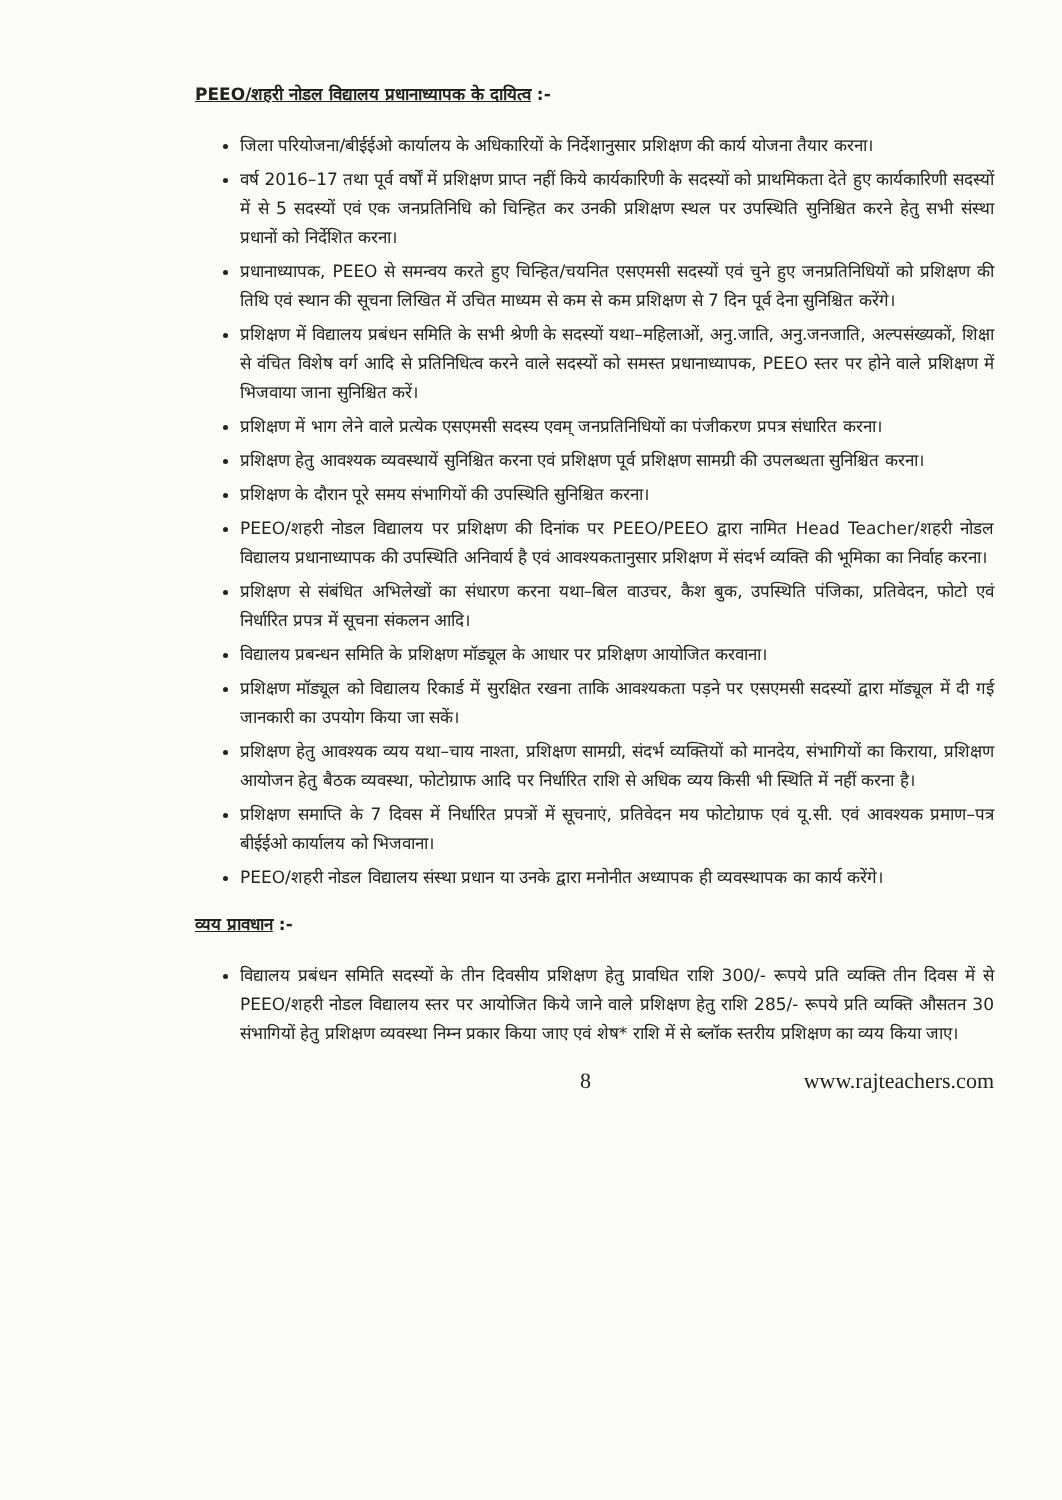PEEO/शहरी नोडल विद्यालय प्रधानाध्यापक के दायित्व :-
जिला परियोजना/बीईईओ कार्यालय के अधिकारियों के निर्देशानुसार प्रशिक्षण की कार्य योजना तैयार करना।
वर्ष 2016–17 तथा पूर्व वर्षों में प्रशिक्षण प्राप्त नहीं किये कार्यकारिणी के सदस्यों को प्राथमिकता देते हुए कार्यकारिणी सदस्यों में से 5 सदस्यों एवं एक जनप्रतिनिधि को चिन्हित कर उनकी प्रशिक्षण स्थल पर उपस्थिति सुनिश्चित करने हेतु सभी संस्था प्रधानों को निर्देशित करना।
प्रधानाध्यापक, PEEO से समन्वय करते हुए चिन्हित/चयनित एसएमसी सदस्यों एवं चुने हुए जनप्रतिनिधियों को प्रशिक्षण की तिथि एवं स्थान की सूचना लिखित में उचित माध्यम से कम से कम प्रशिक्षण से 7 दिन पूर्व देना सुनिश्चित करेंगे।
प्रशिक्षण में विद्यालय प्रबंधन समिति के सभी श्रेणी के सदस्यों यथा–महिलाओं, अनु.जाति, अनु.जनजाति, अल्पसंख्यकों, शिक्षा से वंचित विशेष वर्ग आदि से प्रतिनिधित्व करने वाले सदस्यों को समस्त प्रधानाध्यापक, PEEO स्तर पर होने वाले प्रशिक्षण में भिजवाया जाना सुनिश्चित करें।
प्रशिक्षण में भाग लेने वाले प्रत्येक एसएमसी सदस्य एवम् जनप्रतिनिधियों का पंजीकरण प्रपत्र संधारित करना।
प्रशिक्षण हेतु आवश्यक व्यवस्थायें सुनिश्चित करना एवं प्रशिक्षण पूर्व प्रशिक्षण सामग्री की उपलब्धता सुनिश्चित करना।
प्रशिक्षण के दौरान पूरे समय संभागियों की उपस्थिति सुनिश्चित करना।
PEEO/शहरी नोडल विद्यालय पर प्रशिक्षण की दिनांक पर PEEO/PEEO द्वारा नामित Head Teacher/शहरी नोडल विद्यालय प्रधानाध्यापक की उपस्थिति अनिवार्य है एवं आवश्यकतानुसार प्रशिक्षण में संदर्भ व्यक्ति की भूमिका का निर्वाह करना।
प्रशिक्षण से संबंधित अभिलेखों का संधारण करना यथा–बिल वाउचर, कैश बुक, उपस्थिति पंजिका, प्रतिवेदन, फोटो एवं निर्धारित प्रपत्र में सूचना संकलन आदि।
विद्यालय प्रबन्धन समिति के प्रशिक्षण मॉड्यूल के आधार पर प्रशिक्षण आयोजित करवाना।
प्रशिक्षण मॉड्यूल को विद्यालय रिकार्ड में सुरक्षित रखना ताकि आवश्यकता पड़ने पर एसएमसी सदस्यों द्वारा मॉड्यूल में दी गई जानकारी का उपयोग किया जा सकें।
प्रशिक्षण हेतु आवश्यक व्यय यथा–चाय नाश्ता, प्रशिक्षण सामग्री, संदर्भ व्यक्तियों को मानदेय, संभागियों का किराया, प्रशिक्षण आयोजन हेतु बैठक व्यवस्था, फोटोग्राफ आदि पर निर्धारित राशि से अधिक व्यय किसी भी स्थिति में नहीं करना है।
प्रशिक्षण समाप्ति के 7 दिवस में निर्धारित प्रपत्रों में सूचनाएं, प्रतिवेदन मय फोटोग्राफ एवं यू.सी. एवं आवश्यक प्रमाण–पत्र बीईईओ कार्यालय को भिजवाना।
PEEO/शहरी नोडल विद्यालय संस्था प्रधान या उनके द्वारा मनोनीत अध्यापक ही व्यवस्थापक का कार्य करेंगे।
व्यय प्रावधान :-
विद्यालय प्रबंधन समिति सदस्यों के तीन दिवसीय प्रशिक्षण हेतु प्रावधित राशि 300/- रूपये प्रति व्यक्ति तीन दिवस में से PEEO/शहरी नोडल विद्यालय स्तर पर आयोजित किये जाने वाले प्रशिक्षण हेतु राशि 285/- रूपये प्रति व्यक्ति औसतन 30 संभागियों हेतु प्रशिक्षण व्यवस्था निम्न प्रकार किया जाए एवं शेष* राशि में से ब्लॉक स्तरीय प्रशिक्षण का व्यय किया जाए।
8 www.rajteachers.com